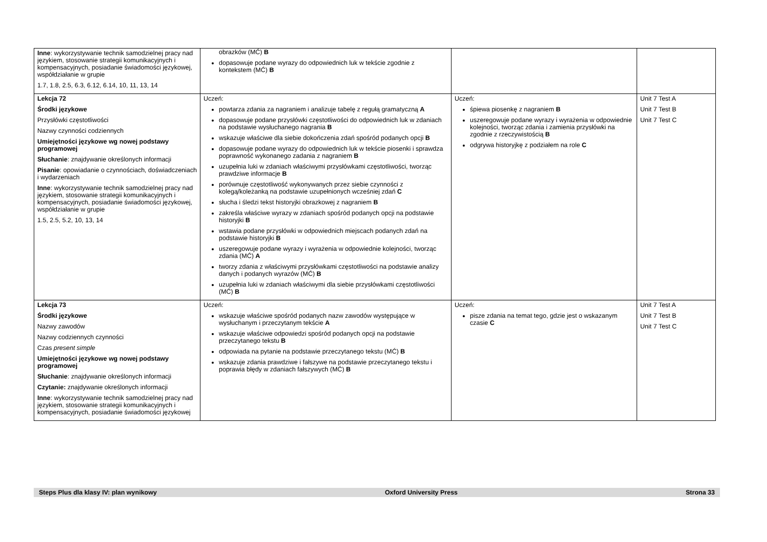| Inne : wykorzystywanie technik samodzielnej pracy nad językiem, stosowanie strategii komunikacyjnych i kompensacyjnych, posiadanie świadomości językowej, współdziałanie w grupie 1.7, 1.8, 2.5, 6.3, 6.12, 6.14, 10, 11, 13, 14 | obrazków (MĆ) B dopasowuje podane wyrazy do odpowiednich luk w tekście zgodnie z kontekstem (MĆ) B | | |
| Lekcja 72 Środki językowe Przysłówki częstotliwości Nazwy czynności codziennych Umiejętności językowe wg nowej podstawy programowej Słuchanie : znajdywanie określonych informacji Pisanie : opowiadanie o czynnościach, doświadczeniach i wydarzeniach Inne : wykorzystywanie technik samodzielnej pracy nad językiem, stosowanie strategii komunikacyjnych i kompensacyjnych, posiadanie świadomości językowej, współdziałanie w grupie 1.5, 2.5, 5.2, 10, 13, 14 | Uczeń: powtarza zdania za nagraniem i analizuje tabelę z regułą gramatyczną A dopasowuje podane przysłówki częstotliwości do odpowiednich luk w zdaniach na podstawie wysłuchanego nagrania B wskazuje właściwe dla siebie dokończenia zdań spośród podanych opcji B dopasowuje podane wyrazy do odpowiednich luk w tekście piosenki i sprawdza poprawność wykonanego zadania z nagraniem B uzupełnia luki w zdaniach właściwymi przysłówkami częstotliwości, tworząc prawdziwe informacje B porównuje częstotliwość wykonywanych przez siebie czynności z kolegą/koleżanką na podstawie uzupełnionych wcześniej zdań C słucha i śledzi tekst historyjki obrazkowej z nagraniem B zakreśla właściwe wyrazy w zdaniach spośród podanych opcji na podstawie historyjki B wstawia podane przysłówki w odpowiednich miejscach podanych zdań na podstawie historyjki B uszeregowuje podane wyrazy i wyrażenia w odpowiednie kolejności, tworząc zdania (MĆ) A tworzy zdania z właściwymi przysłówkami częstotliwości na podstawie analizy danych i podanych wyrazów (MĆ) B uzupełnia luki w zdaniach właściwymi dla siebie przysłówkami częstotliwości (MĆ) B | Uczeń: śpiewa piosenkę z nagraniem B uszeregowuje podane wyrazy i wyrażenia w odpowiednie kolejności, tworząc zdania i zamienia przysłówki na zgodnie z rzeczywistością B odgrywa historyjkę z podziałem na role C | Unit 7 Test A Unit 7 Test B Unit 7 Test C |
| Lekcja 73 Środki językowe Nazwy zawodów Nazwy codziennych czynności Czas present simple Umiejętności językowe wg nowej podstawy programowej Słuchanie : znajdywanie określonych informacji Czytanie: znajdywanie określonych informacji Inne : wykorzystywanie technik samodzielnej pracy nad językiem, stosowanie strategii komunikacyjnych i kompensacyjnych, posiadanie świadomości językowej | Uczeń: wskazuje właściwe spośród podanych nazw zawodów występujące w wysłuchanym i przeczytanym tekście A wskazuje właściwe odpowiedzi spośród podanych opcji na podstawie przeczytanego tekstu B odpowiada na pytanie na podstawie przeczytanego tekstu (MĆ) B wskazuje zdania prawdziwe i fałszywe na podstawie przeczytanego tekstu i poprawia błędy w zdaniach fałszywych (MĆ) B | Uczeń: pisze zdania na temat tego, gdzie jest o wskazanym czasie C | Unit 7 Test A Unit 7 Test B Unit 7 Test C |
Steps Plus dla klasy IV: plan wynikowy Oxford University Press Strona 33